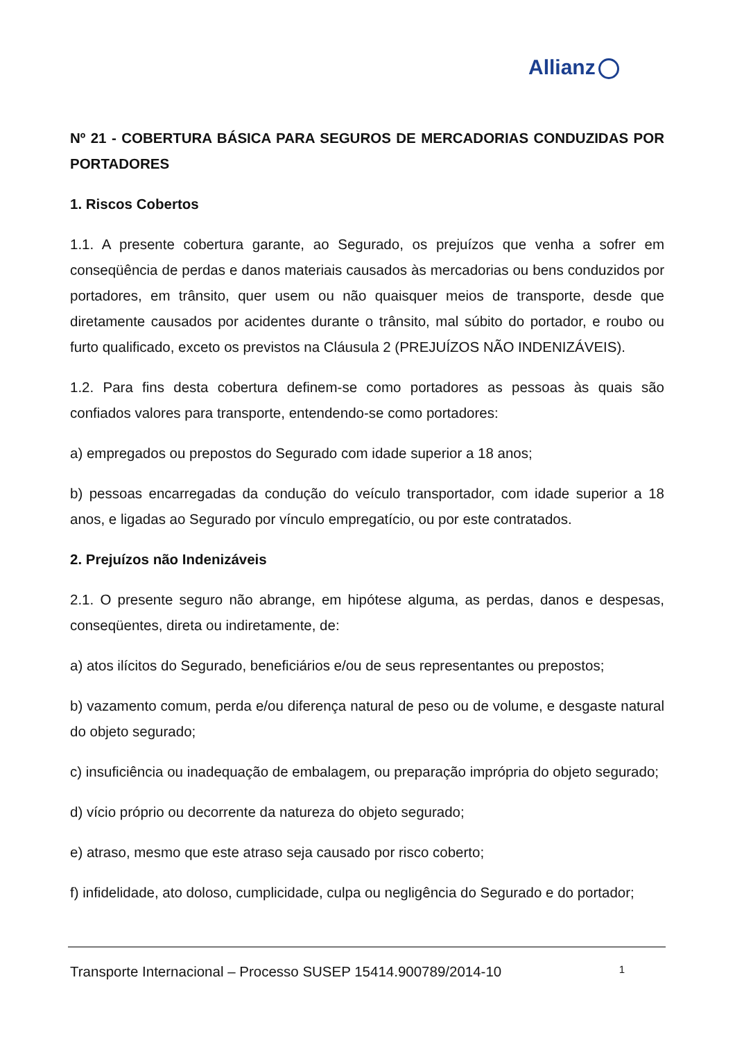Allianz
Nº 21 - COBERTURA BÁSICA PARA SEGUROS DE MERCADORIAS CONDUZIDAS POR PORTADORES
1. Riscos Cobertos
1.1. A presente cobertura garante, ao Segurado, os prejuízos que venha a sofrer em conseqüência de perdas e danos materiais causados às mercadorias ou bens conduzidos por portadores, em trânsito, quer usem ou não quaisquer meios de transporte, desde que diretamente causados por acidentes durante o trânsito, mal súbito do portador, e roubo ou furto qualificado, exceto os previstos na Cláusula 2 (PREJUÍZOS NÃO INDENIZÁVEIS).
1.2. Para fins desta cobertura definem-se como portadores as pessoas às quais são confiados valores para transporte, entendendo-se como portadores:
a) empregados ou prepostos do Segurado com idade superior a 18 anos;
b) pessoas encarregadas da condução do veículo transportador, com idade superior a 18 anos, e ligadas ao Segurado por vínculo empregatício, ou por este contratados.
2. Prejuízos não Indenizáveis
2.1. O presente seguro não abrange, em hipótese alguma, as perdas, danos e despesas, conseqüentes, direta ou indiretamente, de:
a) atos ilícitos do Segurado, beneficiários e/ou de seus representantes ou prepostos;
b) vazamento comum, perda e/ou diferença natural de peso ou de volume, e desgaste natural do objeto segurado;
c) insuficiência ou inadequação de embalagem, ou preparação imprópria do objeto segurado;
d) vício próprio ou decorrente da natureza do objeto segurado;
e) atraso, mesmo que este atraso seja causado por risco coberto;
f) infidelidade, ato doloso, cumplicidade, culpa ou negligência do Segurado e do portador;
Transporte Internacional – Processo SUSEP 15414.900789/2014-10 1